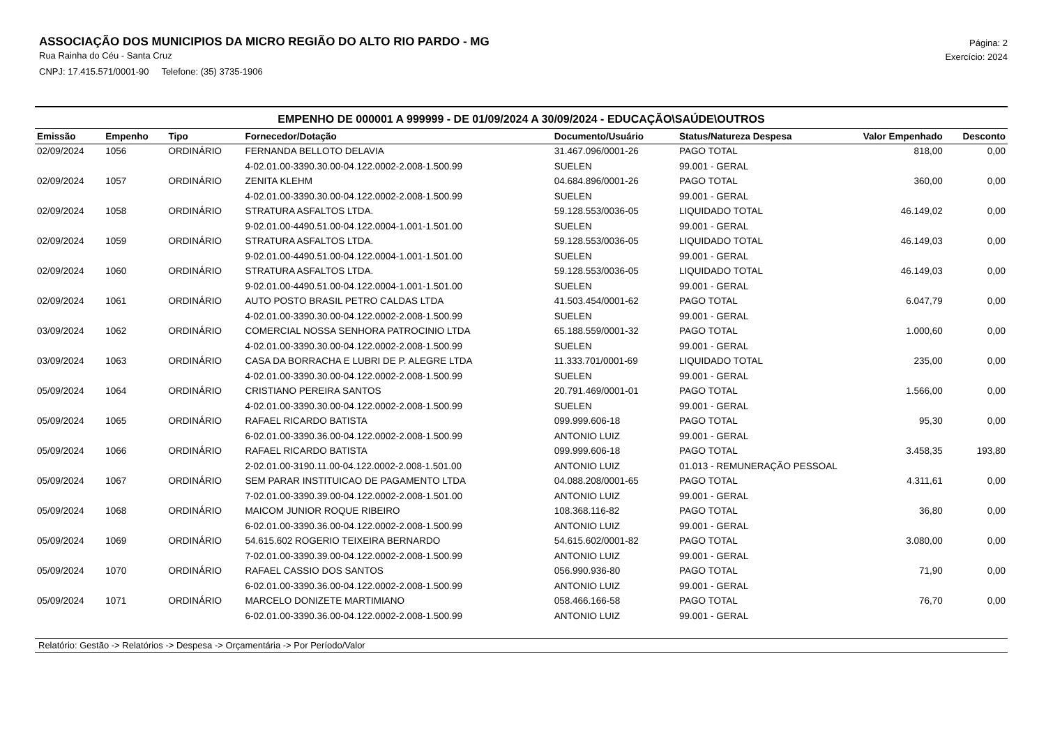ASSOCIAÇÃO DOS MUNICIPIOS DA MICRO REGIÃO DO ALTO RIO PARDO - MG
Rua Rainha do Céu - Santa Cruz
CNPJ: 17.415.571/0001-90 Telefone: (35) 3735-1906
Página: 2
Exercício: 2024
EMPENHO DE 000001 A 999999 - DE 01/09/2024 A 30/09/2024 - EDUCAÇÃO\SAÚDE\OUTROS
| Emissão | Empenho | Tipo | Fornecedor/Dotação | Documento/Usuário | Status/Natureza Despesa | Valor Empenhado | Desconto |
| --- | --- | --- | --- | --- | --- | --- | --- |
| 02/09/2024 | 1056 | ORDINÁRIO | FERNANDA BELLOTO DELAVIA | 31.467.096/0001-26 | PAGO TOTAL | 818,00 | 0,00 |
| | | | 4-02.01.00-3390.30.00-04.122.0002-2.008-1.500.99 | SUELEN | 99.001 - GERAL | | |
| 02/09/2024 | 1057 | ORDINÁRIO | ZENITA KLEHM | 04.684.896/0001-26 | PAGO TOTAL | 360,00 | 0,00 |
| | | | 4-02.01.00-3390.30.00-04.122.0002-2.008-1.500.99 | SUELEN | 99.001 - GERAL | | |
| 02/09/2024 | 1058 | ORDINÁRIO | STRATURA ASFALTOS LTDA. | 59.128.553/0036-05 | LIQUIDADO TOTAL | 46.149,02 | 0,00 |
| | | | 9-02.01.00-4490.51.00-04.122.0004-1.001-1.501.00 | SUELEN | 99.001 - GERAL | | |
| 02/09/2024 | 1059 | ORDINÁRIO | STRATURA ASFALTOS LTDA. | 59.128.553/0036-05 | LIQUIDADO TOTAL | 46.149,03 | 0,00 |
| | | | 9-02.01.00-4490.51.00-04.122.0004-1.001-1.501.00 | SUELEN | 99.001 - GERAL | | |
| 02/09/2024 | 1060 | ORDINÁRIO | STRATURA ASFALTOS LTDA. | 59.128.553/0036-05 | LIQUIDADO TOTAL | 46.149,03 | 0,00 |
| | | | 9-02.01.00-4490.51.00-04.122.0004-1.001-1.501.00 | SUELEN | 99.001 - GERAL | | |
| 02/09/2024 | 1061 | ORDINÁRIO | AUTO POSTO BRASIL PETRO CALDAS LTDA | 41.503.454/0001-62 | PAGO TOTAL | 6.047,79 | 0,00 |
| | | | 4-02.01.00-3390.30.00-04.122.0002-2.008-1.500.99 | SUELEN | 99.001 - GERAL | | |
| 03/09/2024 | 1062 | ORDINÁRIO | COMERCIAL NOSSA SENHORA PATROCINIO LTDA | 65.188.559/0001-32 | PAGO TOTAL | 1.000,60 | 0,00 |
| | | | 4-02.01.00-3390.30.00-04.122.0002-2.008-1.500.99 | SUELEN | 99.001 - GERAL | | |
| 03/09/2024 | 1063 | ORDINÁRIO | CASA DA BORRACHA E LUBRI DE P. ALEGRE LTDA | 11.333.701/0001-69 | LIQUIDADO TOTAL | 235,00 | 0,00 |
| | | | 4-02.01.00-3390.30.00-04.122.0002-2.008-1.500.99 | SUELEN | 99.001 - GERAL | | |
| 05/09/2024 | 1064 | ORDINÁRIO | CRISTIANO PEREIRA SANTOS | 20.791.469/0001-01 | PAGO TOTAL | 1.566,00 | 0,00 |
| | | | 4-02.01.00-3390.30.00-04.122.0002-2.008-1.500.99 | SUELEN | 99.001 - GERAL | | |
| 05/09/2024 | 1065 | ORDINÁRIO | RAFAEL RICARDO BATISTA | 099.999.606-18 | PAGO TOTAL | 95,30 | 0,00 |
| | | | 6-02.01.00-3390.36.00-04.122.0002-2.008-1.500.99 | ANTONIO LUIZ | 99.001 - GERAL | | |
| 05/09/2024 | 1066 | ORDINÁRIO | RAFAEL RICARDO BATISTA | 099.999.606-18 | PAGO TOTAL | 3.458,35 | 193,80 |
| | | | 2-02.01.00-3190.11.00-04.122.0002-2.008-1.501.00 | ANTONIO LUIZ | 01.013 - REMUNERAÇÃO PESSOAL | | |
| 05/09/2024 | 1067 | ORDINÁRIO | SEM PARAR INSTITUICAO DE PAGAMENTO LTDA | 04.088.208/0001-65 | PAGO TOTAL | 4.311,61 | 0,00 |
| | | | 7-02.01.00-3390.39.00-04.122.0002-2.008-1.501.00 | ANTONIO LUIZ | 99.001 - GERAL | | |
| 05/09/2024 | 1068 | ORDINÁRIO | MAICOM JUNIOR ROQUE RIBEIRO | 108.368.116-82 | PAGO TOTAL | 36,80 | 0,00 |
| | | | 6-02.01.00-3390.36.00-04.122.0002-2.008-1.500.99 | ANTONIO LUIZ | 99.001 - GERAL | | |
| 05/09/2024 | 1069 | ORDINÁRIO | 54.615.602 ROGERIO TEIXEIRA BERNARDO | 54.615.602/0001-82 | PAGO TOTAL | 3.080,00 | 0,00 |
| | | | 7-02.01.00-3390.39.00-04.122.0002-2.008-1.500.99 | ANTONIO LUIZ | 99.001 - GERAL | | |
| 05/09/2024 | 1070 | ORDINÁRIO | RAFAEL CASSIO DOS SANTOS | 056.990.936-80 | PAGO TOTAL | 71,90 | 0,00 |
| | | | 6-02.01.00-3390.36.00-04.122.0002-2.008-1.500.99 | ANTONIO LUIZ | 99.001 - GERAL | | |
| 05/09/2024 | 1071 | ORDINÁRIO | MARCELO DONIZETE MARTIMIANO | 058.466.166-58 | PAGO TOTAL | 76,70 | 0,00 |
| | | | 6-02.01.00-3390.36.00-04.122.0002-2.008-1.500.99 | ANTONIO LUIZ | 99.001 - GERAL | | |
Relatório: Gestão -> Relatórios -> Despesa -> Orçamentária -> Por Período/Valor